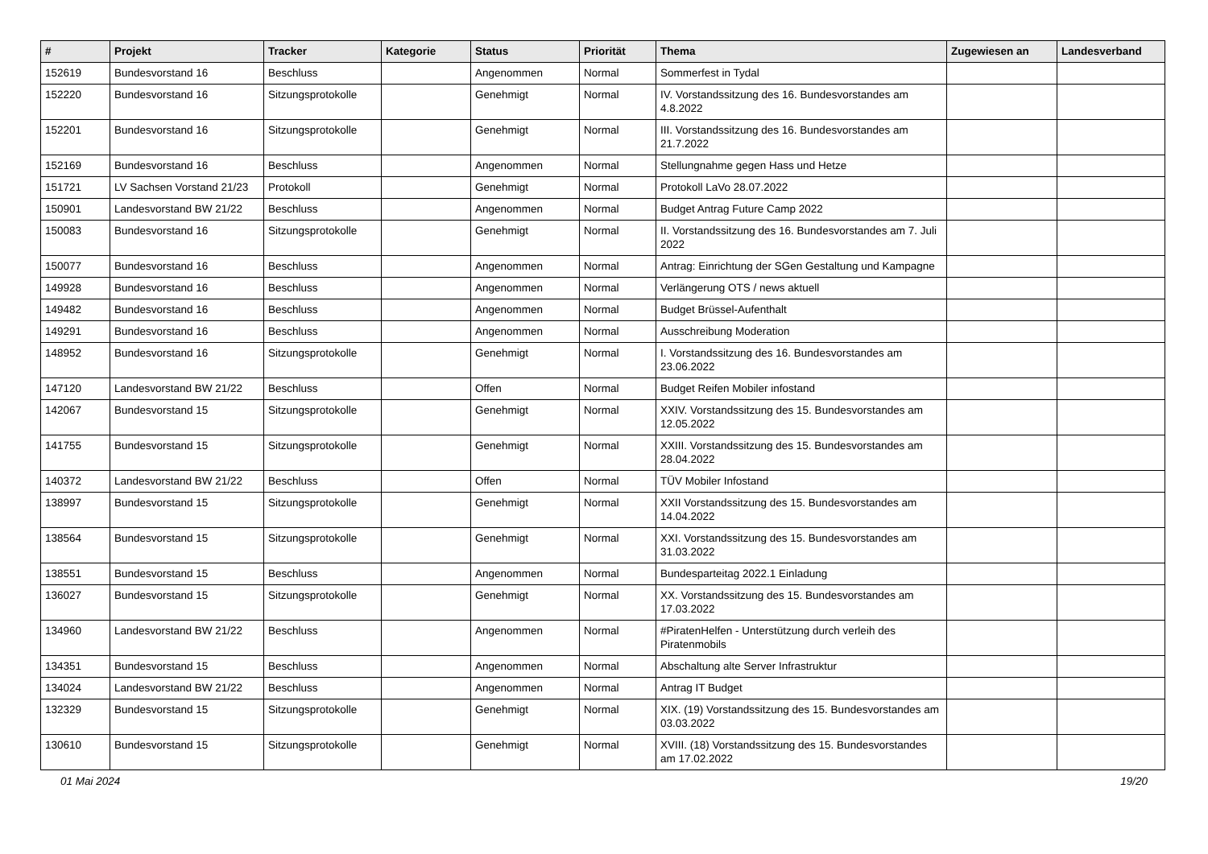| # | Projekt | Tracker | Kategorie | Status | Priorität | Thema | Zugewiesen an | Landesverband |
| --- | --- | --- | --- | --- | --- | --- | --- | --- |
| 152619 | Bundesvorstand 16 | Beschluss | | Angenommen | Normal | Sommerfest in Tydal | | |
| 152220 | Bundesvorstand 16 | Sitzungsprotokolle | | Genehmigt | Normal | IV. Vorstandssitzung des 16. Bundesvorstandes am 4.8.2022 | | |
| 152201 | Bundesvorstand 16 | Sitzungsprotokolle | | Genehmigt | Normal | III. Vorstandssitzung des 16. Bundesvorstandes am 21.7.2022 | | |
| 152169 | Bundesvorstand 16 | Beschluss | | Angenommen | Normal | Stellungnahme gegen Hass und Hetze | | |
| 151721 | LV Sachsen Vorstand 21/23 | Protokoll | | Genehmigt | Normal | Protokoll LaVo 28.07.2022 | | |
| 150901 | Landesvorstand BW 21/22 | Beschluss | | Angenommen | Normal | Budget Antrag Future Camp 2022 | | |
| 150083 | Bundesvorstand 16 | Sitzungsprotokolle | | Genehmigt | Normal | II. Vorstandssitzung des 16. Bundesvorstandes am 7. Juli 2022 | | |
| 150077 | Bundesvorstand 16 | Beschluss | | Angenommen | Normal | Antrag: Einrichtung der SGen Gestaltung und Kampagne | | |
| 149928 | Bundesvorstand 16 | Beschluss | | Angenommen | Normal | Verlängerung OTS / news aktuell | | |
| 149482 | Bundesvorstand 16 | Beschluss | | Angenommen | Normal | Budget Brüssel-Aufenthalt | | |
| 149291 | Bundesvorstand 16 | Beschluss | | Angenommen | Normal | Ausschreibung Moderation | | |
| 148952 | Bundesvorstand 16 | Sitzungsprotokolle | | Genehmigt | Normal | I. Vorstandssitzung des 16. Bundesvorstandes am 23.06.2022 | | |
| 147120 | Landesvorstand BW 21/22 | Beschluss | | Offen | Normal | Budget Reifen Mobiler infostand | | |
| 142067 | Bundesvorstand 15 | Sitzungsprotokolle | | Genehmigt | Normal | XXIV. Vorstandssitzung des 15. Bundesvorstandes am 12.05.2022 | | |
| 141755 | Bundesvorstand 15 | Sitzungsprotokolle | | Genehmigt | Normal | XXIII. Vorstandssitzung des 15. Bundesvorstandes am 28.04.2022 | | |
| 140372 | Landesvorstand BW 21/22 | Beschluss | | Offen | Normal | TÜV Mobiler Infostand | | |
| 138997 | Bundesvorstand 15 | Sitzungsprotokolle | | Genehmigt | Normal | XXII Vorstandssitzung des 15. Bundesvorstandes am 14.04.2022 | | |
| 138564 | Bundesvorstand 15 | Sitzungsprotokolle | | Genehmigt | Normal | XXI. Vorstandssitzung des 15. Bundesvorstandes am 31.03.2022 | | |
| 138551 | Bundesvorstand 15 | Beschluss | | Angenommen | Normal | Bundesparteitag 2022.1 Einladung | | |
| 136027 | Bundesvorstand 15 | Sitzungsprotokolle | | Genehmigt | Normal | XX. Vorstandssitzung des 15. Bundesvorstandes am 17.03.2022 | | |
| 134960 | Landesvorstand BW 21/22 | Beschluss | | Angenommen | Normal | #PiratenHelfen - Unterstützung durch verleih des Piratenmobils | | |
| 134351 | Bundesvorstand 15 | Beschluss | | Angenommen | Normal | Abschaltung alte Server Infrastruktur | | |
| 134024 | Landesvorstand BW 21/22 | Beschluss | | Angenommen | Normal | Antrag IT Budget | | |
| 132329 | Bundesvorstand 15 | Sitzungsprotokolle | | Genehmigt | Normal | XIX. (19) Vorstandssitzung des 15. Bundesvorstandes am 03.03.2022 | | |
| 130610 | Bundesvorstand 15 | Sitzungsprotokolle | | Genehmigt | Normal | XVIII. (18) Vorstandssitzung des 15. Bundesvorstandes am 17.02.2022 | | |
01 Mai 2024 19/20